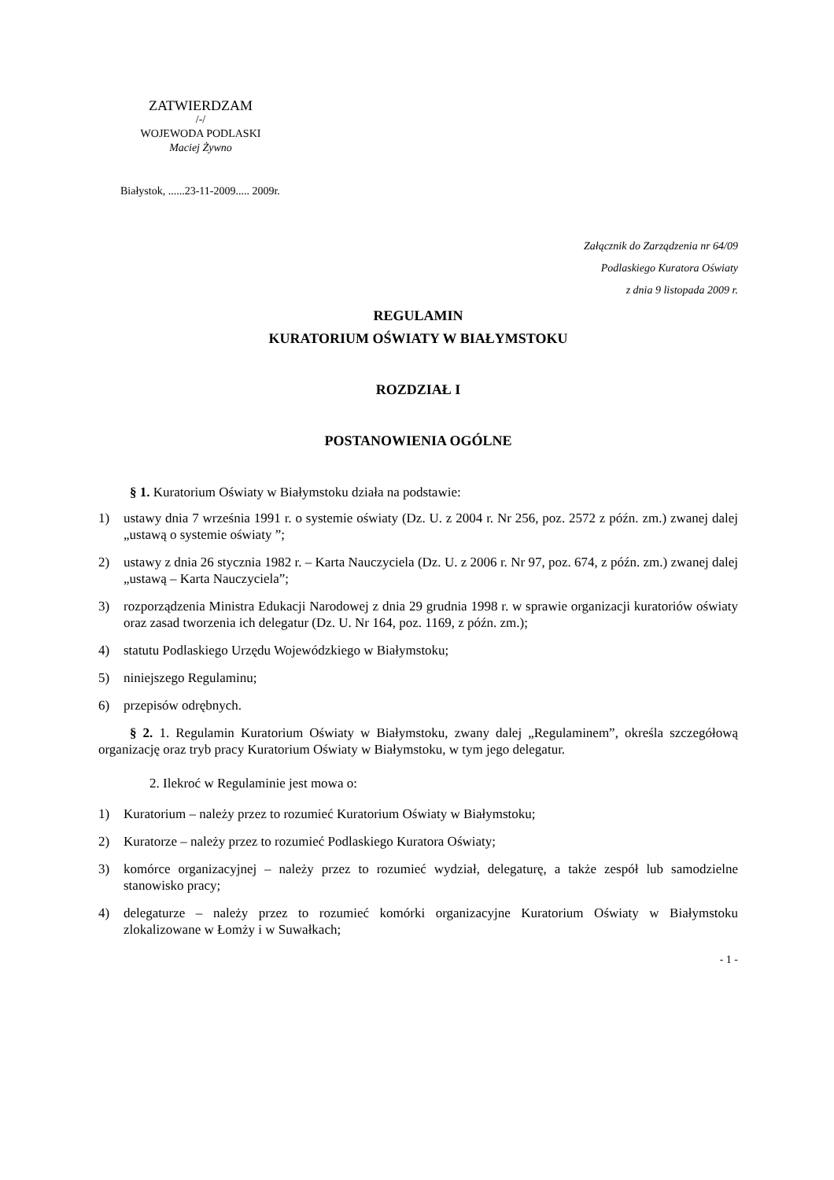ZATWIERDZAM
/-/
WOJEWODA PODLASKI
Maciej Żywno
Białystok, ......23-11-2009..... 2009r.
Załącznik do Zarządzenia nr 64/09
Podlaskiego Kuratora Oświaty
z dnia 9 listopada 2009 r.
REGULAMIN
KURATORIUM OŚWIATY W BIAŁYMSTOKU
ROZDZIAŁ I
POSTANOWIENIA OGÓLNE
§ 1. Kuratorium Oświaty w Białymstoku działa na podstawie:
1) ustawy dnia 7 września 1991 r. o systemie oświaty (Dz. U. z 2004 r. Nr 256, poz. 2572 z późn. zm.) zwanej dalej „ustawą o systemie oświaty ”;
2) ustawy z dnia 26 stycznia 1982 r. – Karta Nauczyciela (Dz. U. z 2006 r. Nr 97, poz. 674, z późn. zm.) zwanej dalej „ustawą – Karta Nauczyciela”;
3) rozporządzenia Ministra Edukacji Narodowej z dnia 29 grudnia 1998 r. w sprawie organizacji kuratoriów oświaty oraz zasad tworzenia ich delegatur (Dz. U. Nr 164, poz. 1169, z późn. zm.);
4) statutu Podlaskiego Urzędu Wojewódzkiego w Białymstoku;
5) niniejszego Regulaminu;
6) przepisów odrębnych.
§ 2. 1. Regulamin Kuratorium Oświaty w Białymstoku, zwany dalej „Regulaminem”, określa szczegółową organizację oraz tryb pracy Kuratorium Oświaty w Białymstoku, w tym jego delegatur.
2. Ilekroć w Regulaminie jest mowa o:
1) Kuratorium – należy przez to rozumieć Kuratorium Oświaty w Białymstoku;
2) Kuratorze – należy przez to rozumieć Podlaskiego Kuratora Oświaty;
3) komórce organizacyjnej – należy przez to rozumieć wydział, delegaturę, a także zespół lub samodzielne stanowisko pracy;
4) delegaturze – należy przez to rozumieć komórki organizacyjne Kuratorium Oświaty w Białymstoku zlokalizowane w Łomży i w Suwałkach;
- 1 -